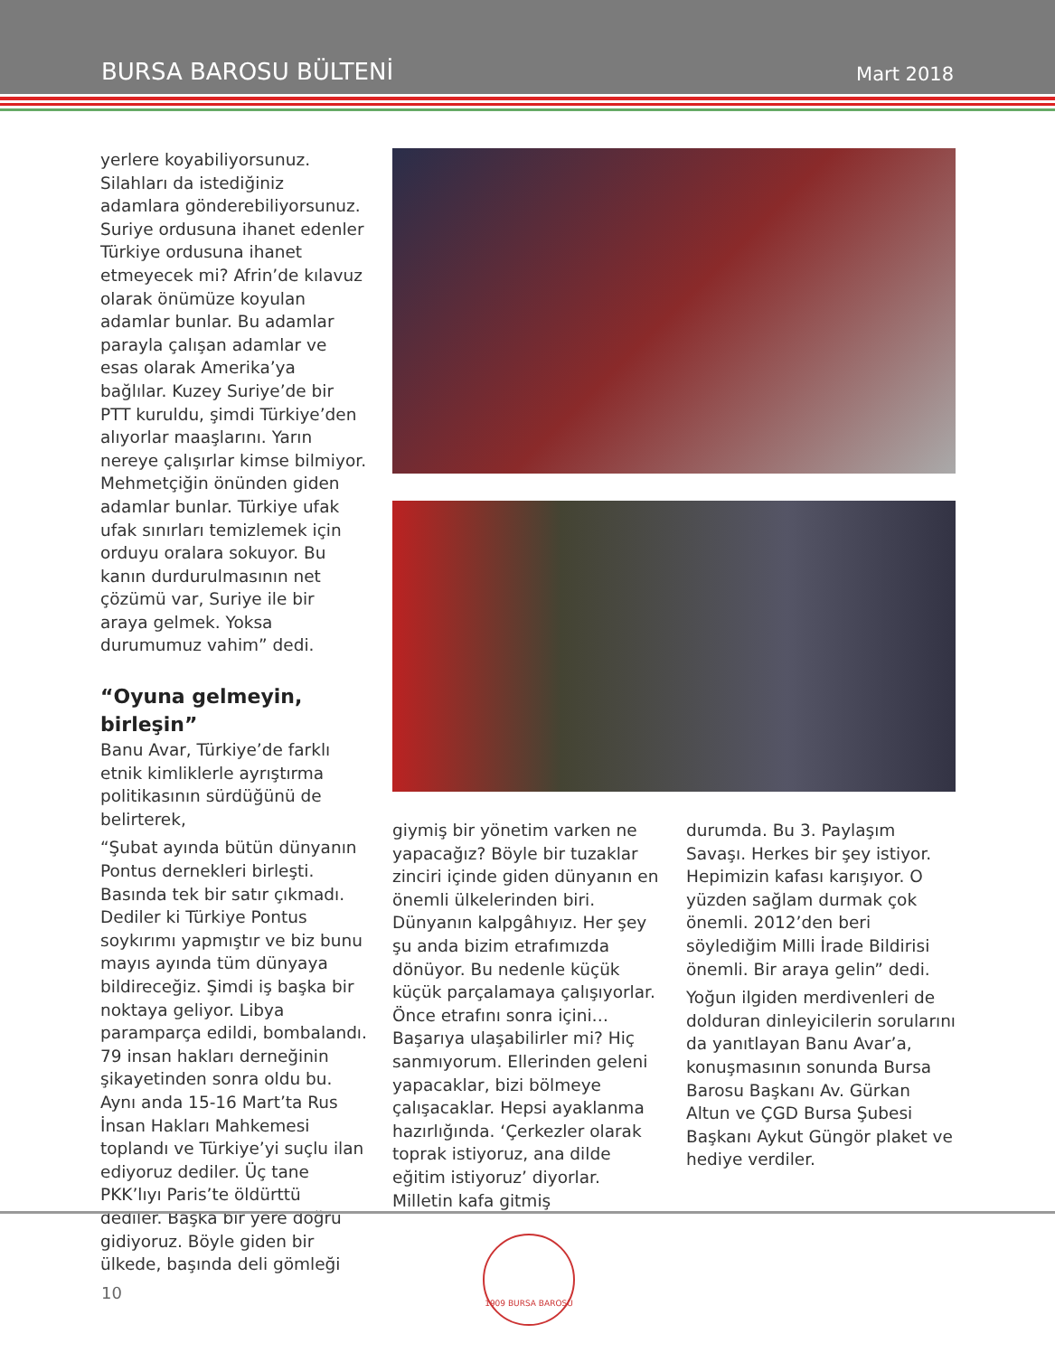BURSA BAROSU BÜLTENİ Mart 2018
yerlere koyabiliyorsunuz. Silahları da istediğiniz adamlara gönderebiliyorsunuz. Suriye ordusuna ihanet edenler Türkiye ordusuna ihanet etmeyecek mi? Afrin’de kılavuz olarak önümüze koyulan adamlar bunlar. Bu adamlar parayla çalışan adamlar ve esas olarak Amerika’ya bağlılar. Kuzey Suriye’de bir PTT kuruldu, şimdi Türkiye’den alıyorlar maaşlarını. Yarın nereye çalışırlar kimse bilmiyor. Mehmetçiğin önünden giden adamlar bunlar. Türkiye ufak ufak sınırları temizlemek için orduyu oralara sokuyor. Bu kanın durdurulmasının net çözümü var, Suriye ile bir araya gelmek. Yoksa durumumuz vahim” dedi.
“Oyuna gelmeyin, birleşin”
Banu Avar, Türkiye’de farklı etnik kimliklerle ayrıştırma politikasının sürdüğünü de belirterek,
“Şubat ayında bütün dünyanın Pontus dernekleri birleşti. Basında tek bir satır çıkmadı. Dediler ki Türkiye Pontus soykırımı yapmıştır ve biz bunu mayıs ayında tüm dünyaya bildireceğiz. Şimdi iş başka bir noktaya geliyor. Libya paramparça edildi, bombalandı. 79 insan hakları derneğinin şikayetinden sonra oldu bu. Aynı anda 15-16 Mart’ta Rus İnsan Hakları Mahkemesi toplandı ve Türkiye’yi suçlu ilan ediyoruz dediler. Üç tane PKK’lıyı Paris’te öldürttü dediler. Başka bir yere doğru gidiyoruz. Böyle giden bir ülkede, başında deli gömleği
giymiş bir yönetim varken ne yapacağız? Böyle bir tuzaklar zinciri içinde giden dünyanın en önemli ülkelerinden biri. Dünyanın kalpgâhıyız. Her şey şu anda bizim etrafımızda dönüyor. Bu nedenle küçük küçük parçalamaya çalışıyorlar. Önce etrafını sonra içini… Başarıya ulaşabilirler mi? Hiç sanmıyorum. Ellerinden geleni yapacaklar, bizi bölmeye çalışacaklar. Hepsi ayaklanma hazırlığında. ‘Çerkezler olarak toprak istiyoruz, ana dilde eğitim istiyoruz’ diyorlar. Milletin kafa gitmiş
durumda. Bu 3. Paylaşım Savaşı. Herkes bir şey istiyor. Hepimizin kafası karışıyor. O yüzden sağlam durmak çok önemli. 2012’den beri söylediğim Milli İrade Bildirisi önemli. Bir araya gelin” dedi.
Yoğun ilgiden merdivenleri de dolduran dinleyicilerin sorularını da yanıtlayan Banu Avar’a, konuşmasının sonunda Bursa Barosu Başkanı Av. Gürkan Altun ve ÇGD Bursa Şubesi Başkanı Aykut Güngör plaket ve hediye verdiler.
10
1909 BURSA BAROSU